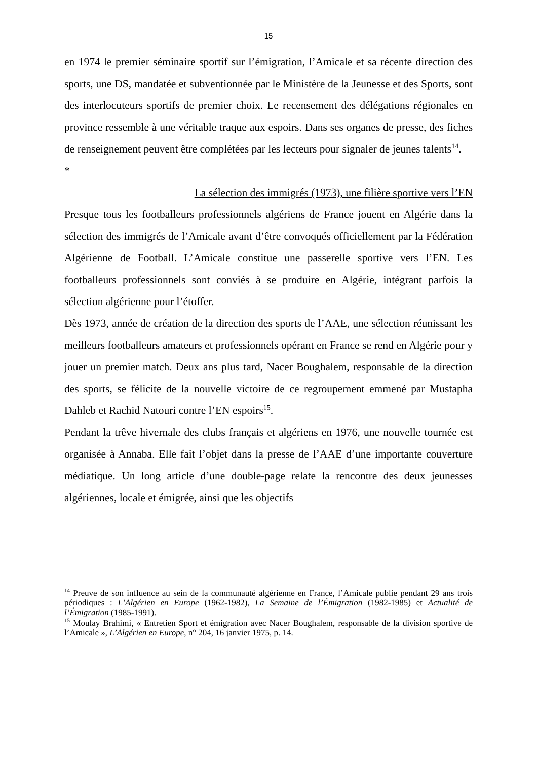15
en 1974 le premier séminaire sportif sur l’émigration, l’Amicale et sa récente direction des sports, une DS, mandatée et subventionnée par le Ministère de la Jeunesse et des Sports, sont des interlocuteurs sportifs de premier choix. Le recensement des délégations régionales en province ressemble à une véritable traque aux espoirs. Dans ses organes de presse, des fiches de renseignement peuvent être complétées par les lecteurs pour signaler de jeunes talents<sup>14</sup>.
*
La sélection des immigrés (1973), une filière sportive vers l’EN
Presque tous les footballeurs professionnels algériens de France jouent en Algérie dans la sélection des immigrés de l’Amicale avant d’être convoqués officiellement par la Fédération Algérienne de Football. L’Amicale constitue une passerelle sportive vers l’EN. Les footballeurs professionnels sont conviés à se produire en Algérie, intégrant parfois la sélection algérienne pour l’étoffer.
Dès 1973, année de création de la direction des sports de l’AAE, une sélection réunissant les meilleurs footballeurs amateurs et professionnels opérant en France se rend en Algérie pour y jouer un premier match. Deux ans plus tard, Nacer Boughalem, responsable de la direction des sports, se félicite de la nouvelle victoire de ce regroupement emmené par Mustapha Dahleb et Rachid Natouri contre l’EN espoirs<sup>15</sup>.
Pendant la trêve hivernale des clubs français et algériens en 1976, une nouvelle tournée est organisée à Annaba. Elle fait l’objet dans la presse de l’AAE d’une importante couverture médiatique. Un long article d’une double-page relate la rencontre des deux jeunesses algériennes, locale et émigrée, ainsi que les objectifs
<sup>14</sup> Preuve de son influence au sein de la communauté algérienne en France, l’Amicale publie pendant 29 ans trois périodiques : L’Algérien en Europe (1962-1982), La Semaine de l’Émigration (1982-1985) et Actualité de l’Émigration (1985-1991).
<sup>15</sup> Moulay Brahimi, « Entretien Sport et émigration avec Nacer Boughalem, responsable de la division sportive de l’Amicale », L’Algérien en Europe, n° 204, 16 janvier 1975, p. 14.